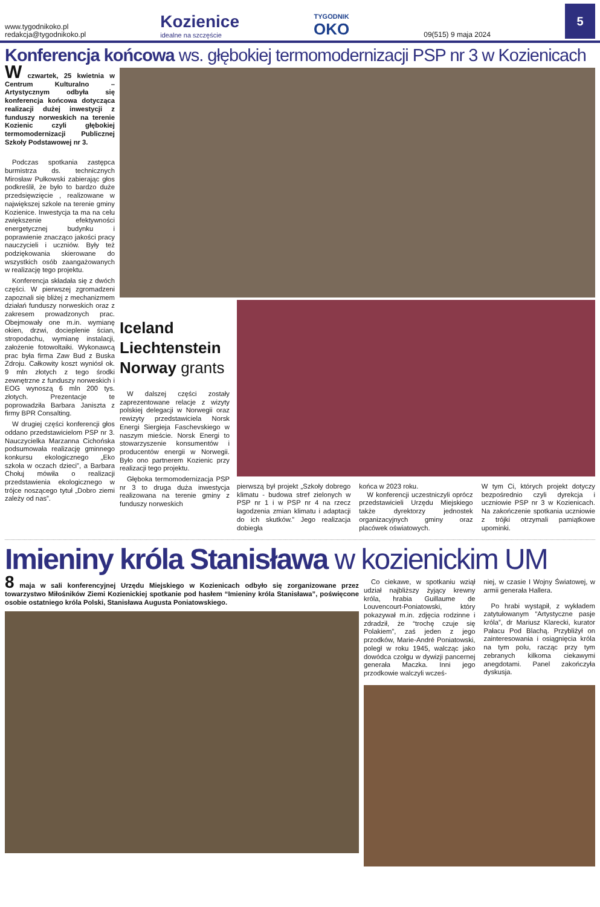www.tygodnikoko.pl
redakcja@tygodnikoko.pl
Kozienice
idealne na szczęście
TYGODNIK
OKO
09(515) 9 maja 2024
5
Konferencja końcowa ws. głębokiej termomodernizacji PSP nr 3 w Kozienicach
W czwartek, 25 kwietnia w Centrum Kulturalno – Artystycznym odbyła się konferencja końcowa dotycząca realizacji dużej inwestycji z funduszy norweskich na terenie Kozienic czyli głębokiej termomodernizacji Publicznej Szkoły Podstawowej nr 3.
Podczas spotkania zastępca burmistrza ds. technicznych Mirosław Pułkowski zabierając głos podkreślił, że było to bardzo duże przedsięwzięcie , realizowane w największej szkole na terenie gminy Kozienice. Inwestycja ta ma na celu zwiększenie efektywności energetycznej budynku i poprawienie znacząco jakości pracy nauczycieli i uczniów. Były też podziękowania skierowane do wszystkich osób zaangażowanych w realizację tego projektu.
Konferencja składała się z dwóch części. W pierwszej zgromadzeni zapoznali się bliżej z mechanizmem działań funduszy norweskich oraz z zakresem prowadzonych prac. Obejmowały one m.in. wymianę okien, drzwi, docieplenie ścian, stropodachu, wymianę instalacji, założenie fotowoltaiki. Wykonawcą prac była firma Zaw Bud z Buska Zdroju. Całkowity koszt wyniósł ok. 9 mln złotych z tego środki zewnętrzne z funduszy norweskich i EOG wynoszą 6 mln 200 tys. złotych. Prezentacje te poprowadziła Barbara Janiszta z firmy BPR Consalting.
W drugiej części konferencji głos oddano przedstawicielom PSP nr 3. Nauczycielka Marzanna Cichońska podsumowała realizację gminnego konkursu ekologicznego „Eko szkoła w oczach dzieci”, a Barbara Chołuj mówiła o realizacji przedstawienia ekologicznego w trójce noszącego tytuł „Dobro ziemi zależy od nas”.
Iceland
Liechtenstein
Norway grants
W dalszej części zostały zaprezentowane relacje z wizyty polskiej delegacji w Norwegii oraz rewizyty przedstawiciela Norsk Energi Siergieja Faschevskiego w naszym mieście. Norsk Energi to stowarzyszenie konsumentów i producentów energii w Norwegii. Było ono partnerem Kozienic przy realizacji tego projektu.
Głęboka termomodernizacja PSP nr 3 to druga duża inwestycja realizowana na terenie gminy z funduszy norweskich
pierwszą był projekt „Szkoły dobrego klimatu - budowa stref zielonych w PSP nr 1 i w PSP nr 4 na rzecz łagodzenia zmian klimatu i adaptacji do ich skutków.” Jego realizacja dobiegła
końca w 2023 roku.
W konferencji uczestniczyli oprócz przedstawicieli Urzędu Miejskiego także dyrektorzy jednostek organizacyjnych gminy oraz placówek oświatowych.
W tym Ci, których projekt dotyczy bezpośrednio czyli dyrekcja i uczniowie PSP nr 3 w Kozienicach. Na zakończenie spotkania uczniowie z trójki otrzymali pamiątkowe upominki.
Imieniny króla Stanisława w kozienickim UM
8 maja w sali konferencyjnej Urzędu Miejskiego w Kozienicach odbyło się zorganizowane przez towarzystwo Miłośników Ziemi Kozienickiej spotkanie pod hasłem “Imieniny króla Stanisława”, poświęcone osobie ostatniego króla Polski, Stanisława Augusta Poniatowskiego.
Co ciekawe, w spotkaniu wziął udział najbliższy żyjący krewny króla, hrabia Guillaume de Louvencourt-Poniatowski, który pokazywał m.in. zdjęcia rodzinne i zdradził, że “trochę czuje się Polakiem”, zaś jeden z jego przodków, Marie-André Poniatowski, poległ w roku 1945, walcząc jako dowódca czołgu w dywizji pancernej generała Maczka. Inni jego przodkowie walczyli wcześ-
niej, w czasie I Wojny Światowej, w armii generała Hallera.
Po hrabi wystąpił, z wykładem zatytułowanym “Artystyczne pasje króla”, dr Mariusz Klarecki, kurator Pałacu Pod Blachą. Przybliżył on zainteresowania i osiągnięcia króla na tym polu, racząc przy tym zebranych kilkoma ciekawymi anegdotami. Panel zakończyła dyskusja.